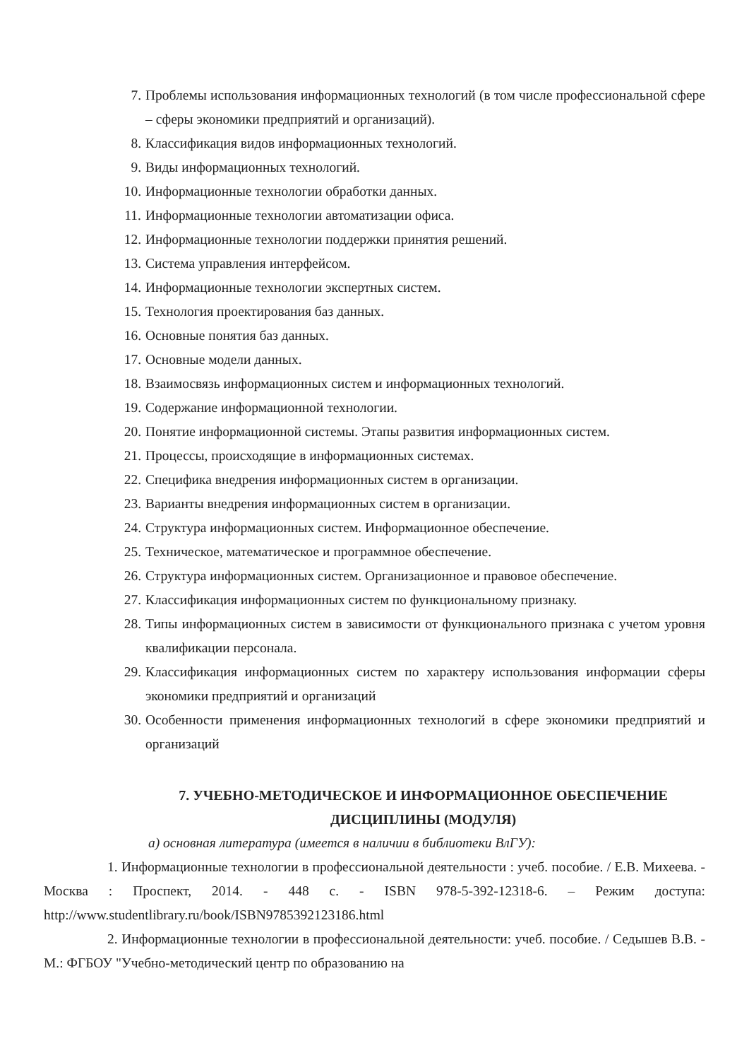7. Проблемы использования информационных технологий (в том числе профессиональной сфере – сферы экономики предприятий и организаций).
8. Классификация видов информационных технологий.
9. Виды информационных технологий.
10. Информационные технологии обработки данных.
11. Информационные технологии автоматизации офиса.
12. Информационные технологии поддержки принятия решений.
13. Система управления интерфейсом.
14. Информационные технологии экспертных систем.
15. Технология проектирования баз данных.
16. Основные понятия баз данных.
17. Основные модели данных.
18. Взаимосвязь информационных систем и информационных технологий.
19. Содержание информационной технологии.
20. Понятие информационной системы. Этапы развития информационных систем.
21. Процессы, происходящие в информационных системах.
22. Специфика внедрения информационных систем в организации.
23. Варианты внедрения информационных систем в организации.
24. Структура информационных систем. Информационное обеспечение.
25. Техническое, математическое и программное обеспечение.
26. Структура информационных систем. Организационное и правовое обеспечение.
27. Классификация информационных систем по функциональному признаку.
28. Типы информационных систем в зависимости от функционального признака с учетом уровня квалификации персонала.
29. Классификация информационных систем по характеру использования информации сферы экономики предприятий и организаций
30. Особенности применения информационных технологий в сфере экономики предприятий и организаций
7. УЧЕБНО-МЕТОДИЧЕСКОЕ И ИНФОРМАЦИОННОЕ ОБЕСПЕЧЕНИЕ ДИСЦИПЛИНЫ (МОДУЛЯ)
а) основная литература (имеется в наличии в библиотеки ВлГУ):
1. Информационные технологии в профессиональной деятельности : учеб. пособие. / Е.В. Михеева. - Москва : Проспект, 2014. - 448 с. - ISBN 978-5-392-12318-6. – Режим доступа: http://www.studentlibrary.ru/book/ISBN9785392123186.html
2. Информационные технологии в профессиональной деятельности: учеб. пособие. / Седышев В.В. - М.: ФГБОУ "Учебно-методический центр по образованию на